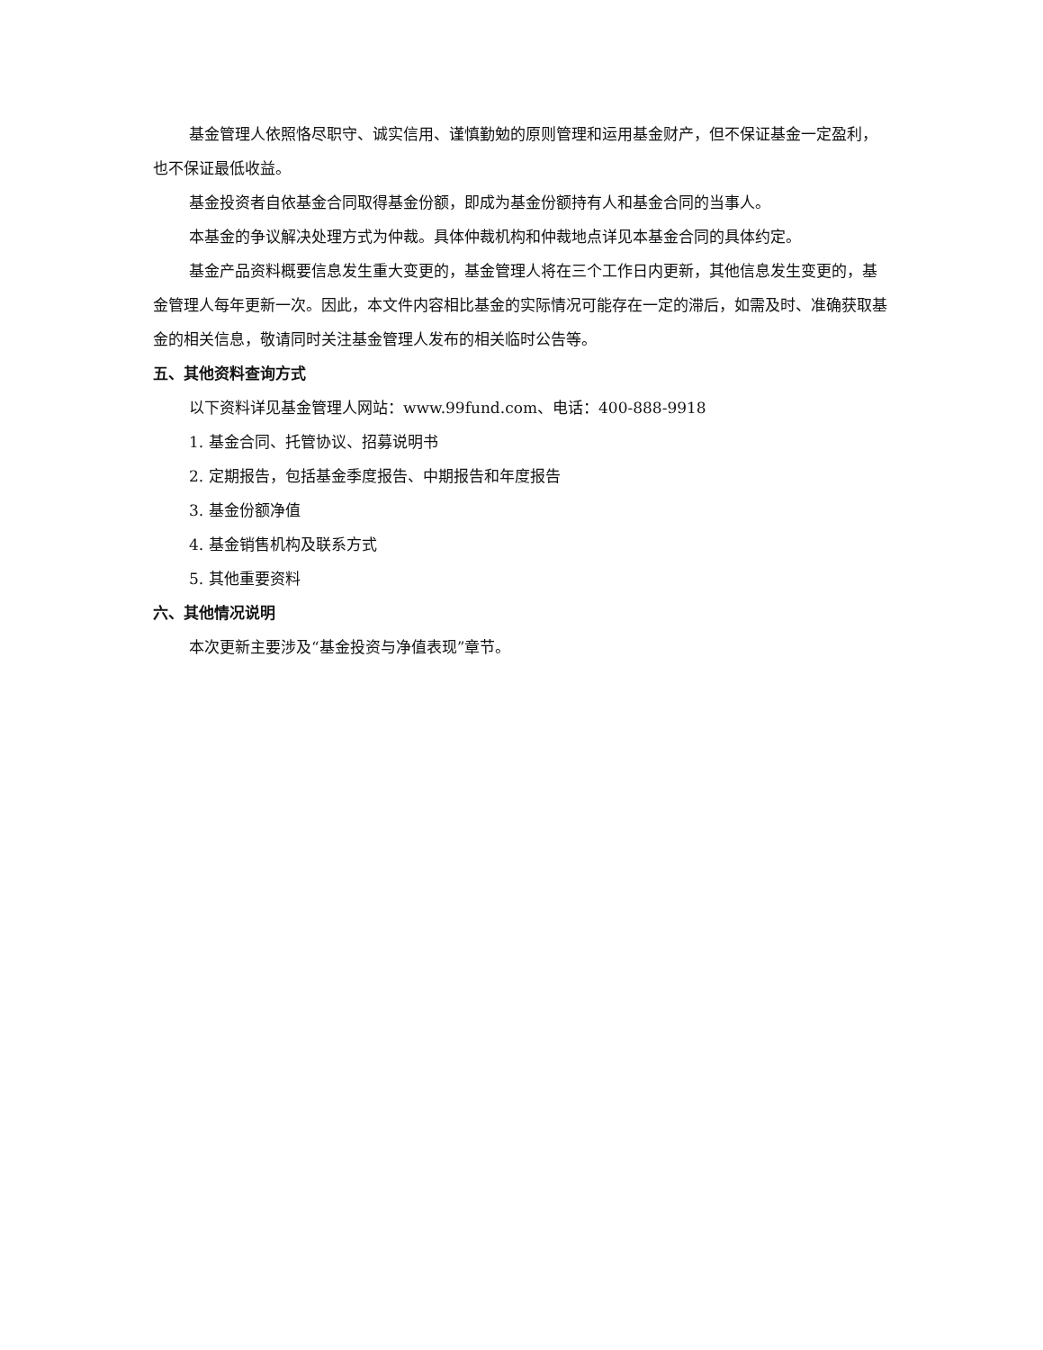基金管理人依照恪尽职守、诚实信用、谨慎勤勉的原则管理和运用基金财产，但不保证基金一定盈利，也不保证最低收益。
基金投资者自依基金合同取得基金份额，即成为基金份额持有人和基金合同的当事人。
本基金的争议解决处理方式为仲裁。具体仲裁机构和仲裁地点详见本基金合同的具体约定。
基金产品资料概要信息发生重大变更的，基金管理人将在三个工作日内更新，其他信息发生变更的，基金管理人每年更新一次。因此，本文件内容相比基金的实际情况可能存在一定的滞后，如需及时、准确获取基金的相关信息，敬请同时关注基金管理人发布的相关临时公告等。
五、其他资料查询方式
以下资料详见基金管理人网站：www.99fund.com、电话：400-888-9918
1. 基金合同、托管协议、招募说明书
2. 定期报告，包括基金季度报告、中期报告和年度报告
3. 基金份额净值
4. 基金销售机构及联系方式
5. 其他重要资料
六、其他情况说明
本次更新主要涉及“基金投资与净值表现”章节。